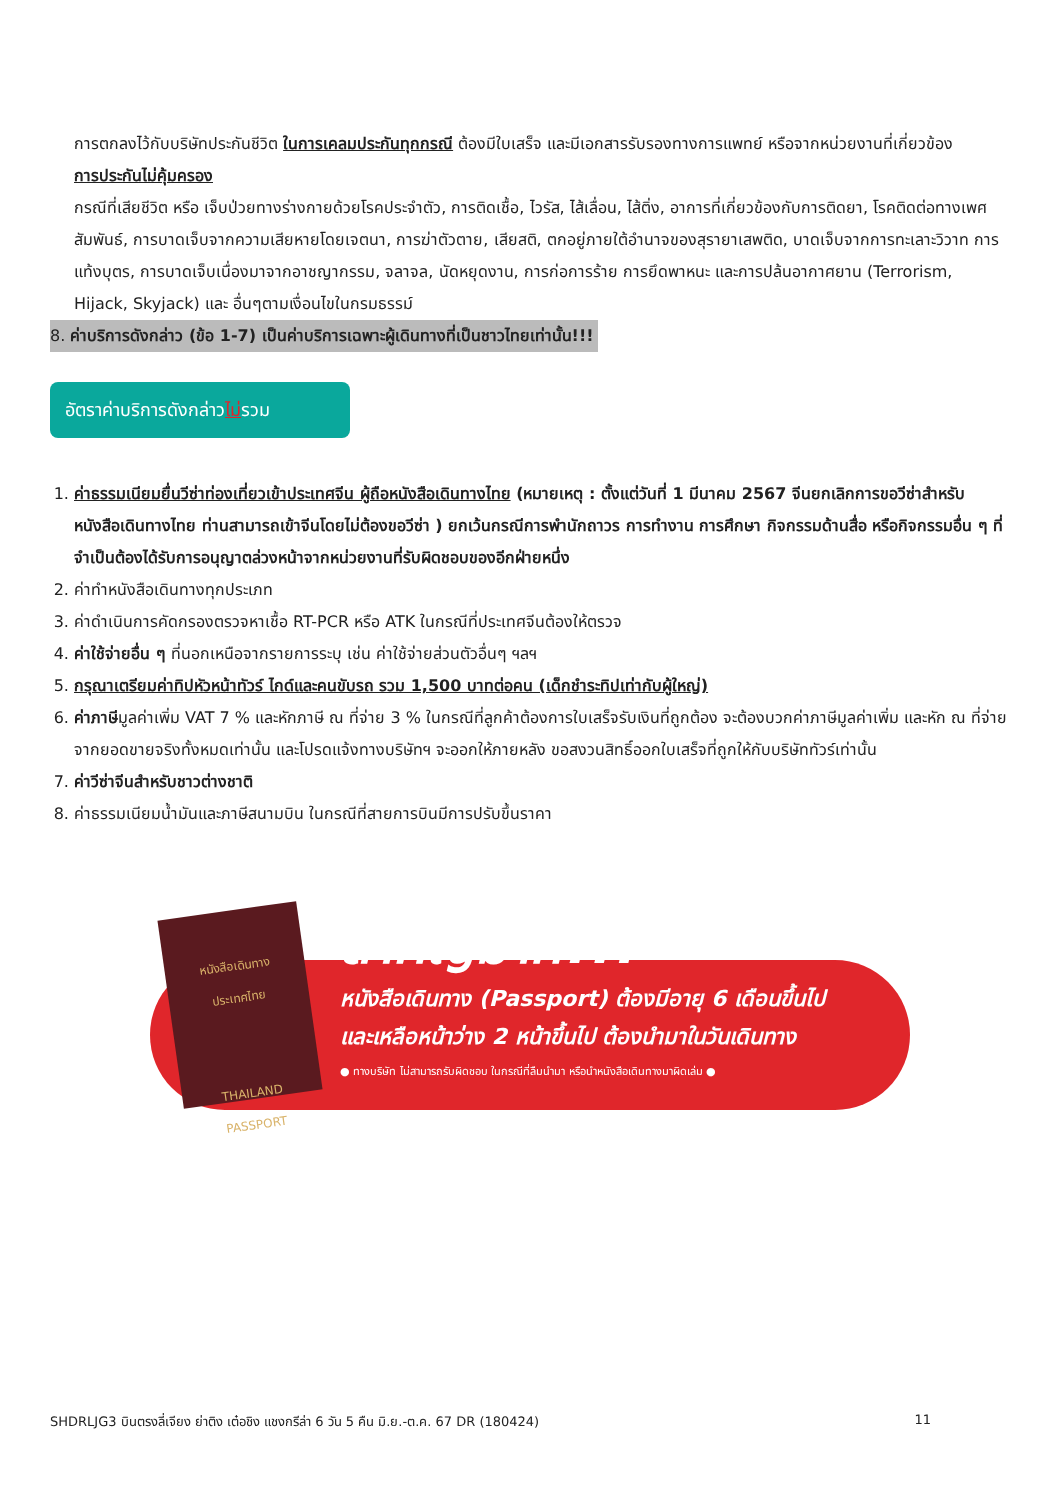การตกลงไว้กับบริษัทประกันชีวิต ในการเคลมประกันทุกกรณี ต้องมีใบเสร็จ และมีเอกสารรับรองทางการแพทย์ หรือจากหน่วยงานที่เกี่ยวข้อง
การประกันไม่คุ้มครอง
กรณีที่เสียชีวิต หรือ เจ็บป่วยทางร่างกายด้วยโรคประจำตัว, การติดเชื้อ, ไวรัส, ไส้เลื่อน, ไส้ติ่ง, อาการที่เกี่ยวข้องกับการติดยา, โรคติดต่อทางเพศสัมพันธ์, การบาดเจ็บจากความเสียหายโดยเจตนา, การฆ่าตัวตาย, เสียสติ, ตกอยู่ภายใต้อำนาจของสุรายาเสพติด, บาดเจ็บจากการทะเลาะวิวาท การแท้งบุตร, การบาดเจ็บเนื่องมาจากอาชญากรรม, จลาจล, นัดหยุดงาน, การก่อการร้าย การยึดพาหนะ และการปล้นอากาศยาน (Terrorism, Hijack, Skyjack) และ อื่นๆตามเงื่อนไขในกรมธรรม์
8. ค่าบริการดังกล่าว (ข้อ 1-7) เป็นค่าบริการเฉพาะผู้เดินทางที่เป็นชาวไทยเท่านั้น!!!
อัตราค่าบริการดังกล่าวไม่รวม
1. ค่าธรรมเนียมยื่นวีซ่าท่องเที่ยวเข้าประเทศจีน ผู้ถือหนังสือเดินทางไทย (หมายเหตุ : ตั้งแต่วันที่ 1 มีนาคม 2567 จีนยกเลิกการขอวีซ่าสำหรับหนังสือเดินทางไทย ท่านสามารถเข้าจีนโดยไม่ต้องขอวีซ่า ) ยกเว้นกรณีการพำนักถาวร การทำงาน การศึกษา กิจกรรมด้านสื่อ หรือกิจกรรมอื่น ๆ ที่จำเป็นต้องได้รับการอนุญาตล่วงหน้าจากหน่วยงานที่รับผิดชอบของอีกฝ่ายหนึ่ง
2. ค่าทำหนังสือเดินทางทุกประเภท
3. ค่าดำเนินการคัดกรองตรวจหาเชื้อ RT-PCR หรือ ATK ในกรณีที่ประเทศจีนต้องให้ตรวจ
4. ค่าใช้จ่ายอื่น ๆ ที่นอกเหนือจากรายการระบุ เช่น ค่าใช้จ่ายส่วนตัวอื่นๆ ฯลฯ
5. กรุณาเตรียมค่าทิปหัวหน้าทัวร์ ไกด์และคนขับรถ รวม 1,500 บาทต่อคน (เด็กชำระทิปเท่ากับผู้ใหญ่)
6. ค่าภาษีมูลค่าเพิ่ม VAT 7 % และหักภาษี ณ ที่จ่าย 3 % ในกรณีที่ลูกค้าต้องการใบเสร็จรับเงินที่ถูกต้อง จะต้องบวกค่าภาษีมูลค่าเพิ่ม และหัก ณ ที่จ่าย จากยอดขายจริงทั้งหมดเท่านั้น และโปรดแจ้งทางบริษัทฯ จะออกให้ภายหลัง ขอสงวนสิทธิ์ออกใบเสร็จที่ถูกให้กับบริษัททัวร์เท่านั้น
7. ค่าวีซ่าจีนสำหรับชาวต่างชาติ
8. ค่าธรรมเนียมน้ำมันและภาษีสนามบิน ในกรณีที่สายการบินมีการปรับขึ้นราคา
หนังสือเดินทาง
ประเทศไทย
THAILAND
PASSPORT
สำคัญมาก!!!
หนังสือเดินทาง (Passport) ต้องมีอายุ 6 เดือนขึ้นไป
และเหลือหน้าว่าง 2 หน้าขึ้นไป ต้องนำมาในวันเดินทาง
● ทางบริษัท ไม่สามารถรับผิดชอบ ในกรณีที่ลืมนำมา หรือนำหนังสือเดินทางมาผิดเล่ม ●
SHDRLJG3 บินตรงลี่เจียง ย่าติง เต๋อชิง แชงกรีล่า 6 วัน 5 คืน มิ.ย.-ต.ค. 67 DR (180424) 11